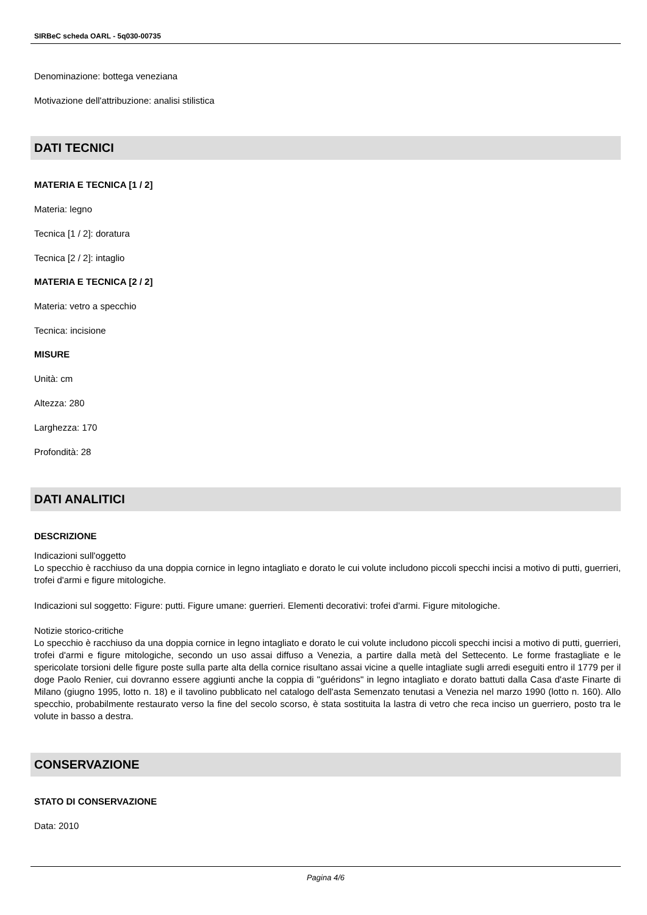SIRBeC scheda OARL - 5q030-00735
Denominazione: bottega veneziana
Motivazione dell'attribuzione: analisi stilistica
DATI TECNICI
MATERIA E TECNICA [1 / 2]
Materia: legno
Tecnica [1 / 2]: doratura
Tecnica [2 / 2]: intaglio
MATERIA E TECNICA [2 / 2]
Materia: vetro a specchio
Tecnica: incisione
MISURE
Unità: cm
Altezza: 280
Larghezza: 170
Profondità: 28
DATI ANALITICI
DESCRIZIONE
Indicazioni sull'oggetto
Lo specchio è racchiuso da una doppia cornice in legno intagliato e dorato le cui volute includono piccoli specchi incisi a motivo di putti, guerrieri, trofei d'armi e figure mitologiche.
Indicazioni sul soggetto: Figure: putti. Figure umane: guerrieri. Elementi decorativi: trofei d'armi. Figure mitologiche.
Notizie storico-critiche
Lo specchio è racchiuso da una doppia cornice in legno intagliato e dorato le cui volute includono piccoli specchi incisi a motivo di putti, guerrieri, trofei d'armi e figure mitologiche, secondo un uso assai diffuso a Venezia, a partire dalla metà del Settecento. Le forme frastagliate e le spericolate torsioni delle figure poste sulla parte alta della cornice risultano assai vicine a quelle intagliate sugli arredi eseguiti entro il 1779 per il doge Paolo Renier, cui dovranno essere aggiunti anche la coppia di "guéridons" in legno intagliato e dorato battuti dalla Casa d'aste Finarte di Milano (giugno 1995, lotto n. 18) e il tavolino pubblicato nel catalogo dell'asta Semenzato tenutasi a Venezia nel marzo 1990 (lotto n. 160). Allo specchio, probabilmente restaurato verso la fine del secolo scorso, è stata sostituita la lastra di vetro che reca inciso un guerriero, posto tra le volute in basso a destra.
CONSERVAZIONE
STATO DI CONSERVAZIONE
Data: 2010
Pagina 4/6